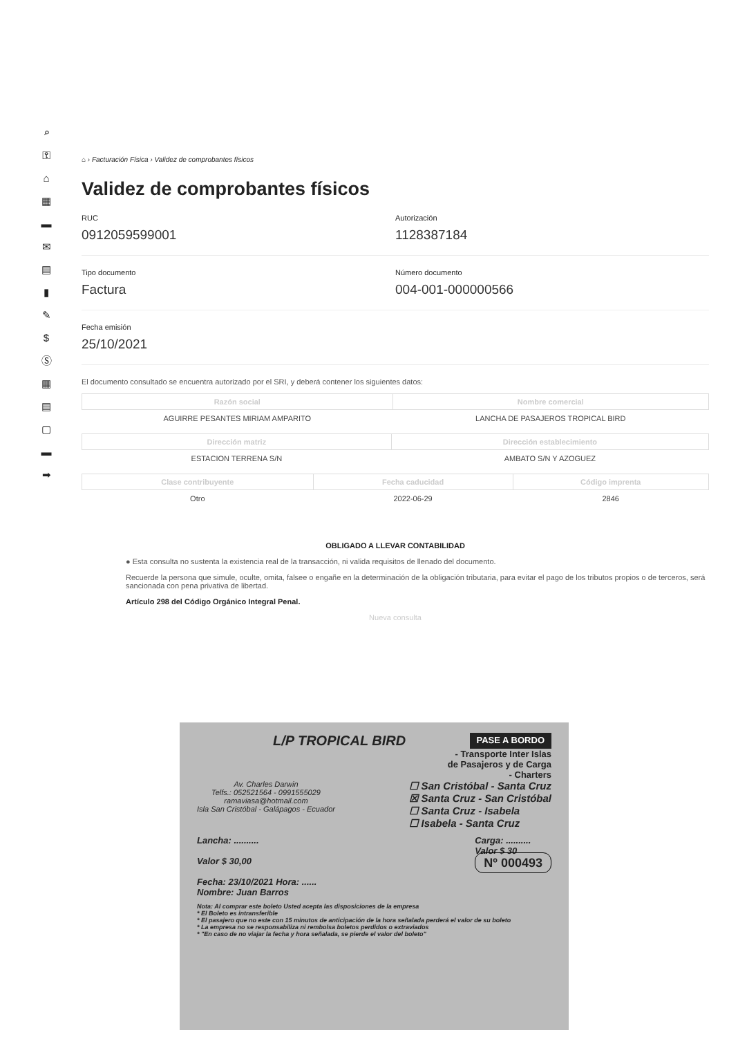⌕
⚿
⌂
▦
▬
✉
▤
▮
✎
$
Ⓢ
▦
▤
▢
▬
➡
⌂ › Facturación Física › Validez de comprobantes físicos
Validez de comprobantes físicos
RUC
0912059599001
Autorización
1128387184
Tipo documento
Factura
Número documento
004-001-000000566
Fecha emisión
25/10/2021
El documento consultado se encuentra autorizado por el SRI, y deberá contener los siguientes datos:
| Razón social | Nombre comercial |
| --- | --- |
| AGUIRRE PESANTES MIRIAM AMPARITO | LANCHA DE PASAJEROS TROPICAL BIRD |
| Dirección matriz | Dirección establecimiento |
| --- | --- |
| ESTACION TERRENA S/N | AMBATO S/N Y AZOGUEZ |
| Clase contribuyente | Fecha caducidad | Código imprenta |
| --- | --- | --- |
| Otro | 2022-06-29 | 2846 |
OBLIGADO A LLEVAR CONTABILIDAD
● Esta consulta no sustenta la existencia real de la transacción, ni valida requisitos de llenado del documento.
Recuerde la persona que simule, oculte, omita, falsee o engañe en la determinación de la obligación tributaria, para evitar el pago de los tributos propios o de terceros, será sancionada con pena privativa de libertad.
Artículo 298 del Código Orgánico Integral Penal.
Nueva consulta
L/P TROPICAL BIRD
PASE A BORDO
- Transporte Inter Islas
de Pasajeros y de Carga
- Charters
Av. Charles Darwin
Telfs.: 052521564 - 0991555029
ramaviasa@hotmail.com
Isla San Cristóbal - Galápagos - Ecuador
☐ San Cristóbal - Santa Cruz
☒ Santa Cruz - San Cristóbal
☐ Santa Cruz - Isabela
☐ Isabela - Santa Cruz
Lancha: ..........
Valor $ 30,00
Fecha: 23/10/2021 Hora: ......
Nombre: Juan Barros
Carga: ..........
Valor $ 30
Nº 000493
Nota: Al comprar este boleto Usted acepta las disposiciones de la empresa
* El Boleto es intransferible
* El pasajero que no este con 15 minutos de anticipación de la hora señalada perderá el valor de su boleto
* La empresa no se responsabiliza ni rembolsa boletos perdidos o extraviados
* "En caso de no viajar la fecha y hora señalada, se pierde el valor del boleto"